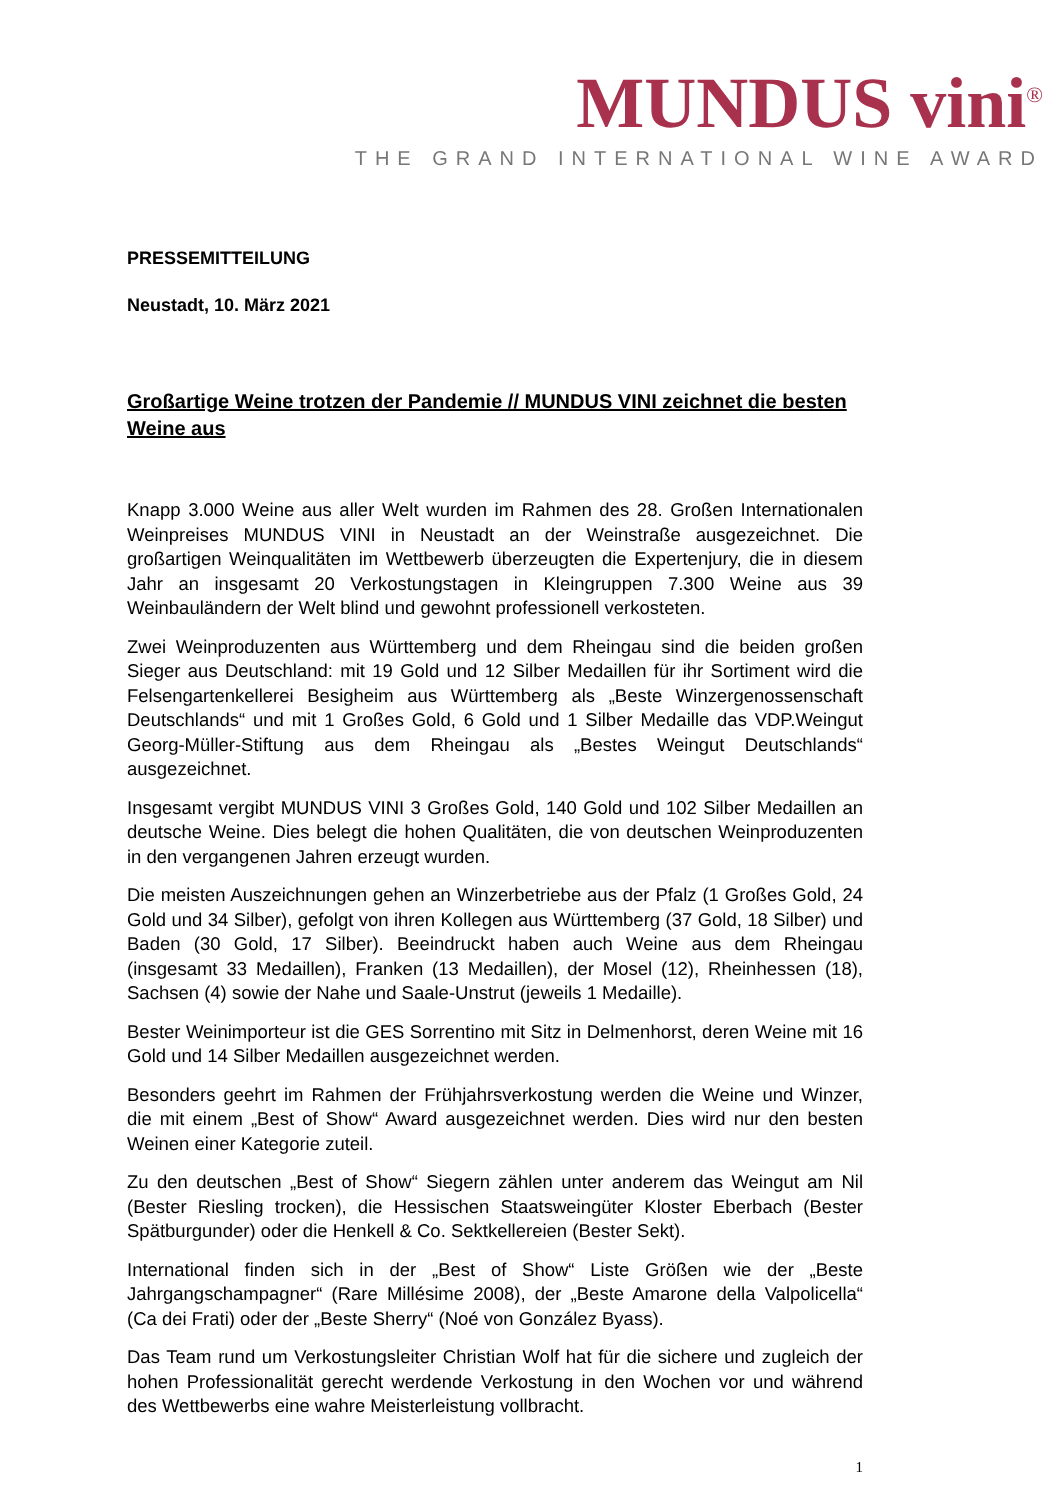MUNDUS vini<sup>®</sup>
THE GRAND INTERNATIONAL WINE AWARD
PRESSEMITTEILUNG
Neustadt, 10. März 2021
Großartige Weine trotzen der Pandemie // MUNDUS VINI zeichnet die besten Weine aus
Knapp 3.000 Weine aus aller Welt wurden im Rahmen des 28. Großen Internationalen Weinpreises MUNDUS VINI in Neustadt an der Weinstraße ausgezeichnet. Die großartigen Weinqualitäten im Wettbewerb überzeugten die Expertenjury, die in diesem Jahr an insgesamt 20 Verkostungstagen in Kleingruppen 7.300 Weine aus 39 Weinbauländern der Welt blind und gewohnt professionell verkosteten.
Zwei Weinproduzenten aus Württemberg und dem Rheingau sind die beiden großen Sieger aus Deutschland: mit 19 Gold und 12 Silber Medaillen für ihr Sortiment wird die Felsengartenkellerei Besigheim aus Württemberg als „Beste Winzergenossenschaft Deutschlands“ und mit 1 Großes Gold, 6 Gold und 1 Silber Medaille das VDP.Weingut Georg-Müller-Stiftung aus dem Rheingau als „Bestes Weingut Deutschlands“ ausgezeichnet.
Insgesamt vergibt MUNDUS VINI 3 Großes Gold, 140 Gold und 102 Silber Medaillen an deutsche Weine. Dies belegt die hohen Qualitäten, die von deutschen Weinproduzenten in den vergangenen Jahren erzeugt wurden.
Die meisten Auszeichnungen gehen an Winzerbetriebe aus der Pfalz (1 Großes Gold, 24 Gold und 34 Silber), gefolgt von ihren Kollegen aus Württemberg (37 Gold, 18 Silber) und Baden (30 Gold, 17 Silber). Beeindruckt haben auch Weine aus dem Rheingau (insgesamt 33 Medaillen), Franken (13 Medaillen), der Mosel (12), Rheinhessen (18), Sachsen (4) sowie der Nahe und Saale-Unstrut (jeweils 1 Medaille).
Bester Weinimporteur ist die GES Sorrentino mit Sitz in Delmenhorst, deren Weine mit 16 Gold und 14 Silber Medaillen ausgezeichnet werden.
Besonders geehrt im Rahmen der Frühjahrsverkostung werden die Weine und Winzer, die mit einem „Best of Show“ Award ausgezeichnet werden. Dies wird nur den besten Weinen einer Kategorie zuteil.
Zu den deutschen „Best of Show“ Siegern zählen unter anderem das Weingut am Nil (Bester Riesling trocken), die Hessischen Staatsweingüter Kloster Eberbach (Bester Spätburgunder) oder die Henkell & Co. Sektkellereien (Bester Sekt).
International finden sich in der „Best of Show“ Liste Größen wie der „Beste Jahrgangschampagner“ (Rare Millésime 2008), der „Beste Amarone della Valpolicella“ (Ca dei Frati) oder der „Beste Sherry“ (Noé von González Byass).
Das Team rund um Verkostungsleiter Christian Wolf hat für die sichere und zugleich der hohen Professionalität gerecht werdende Verkostung in den Wochen vor und während des Wettbewerbs eine wahre Meisterleistung vollbracht.
1